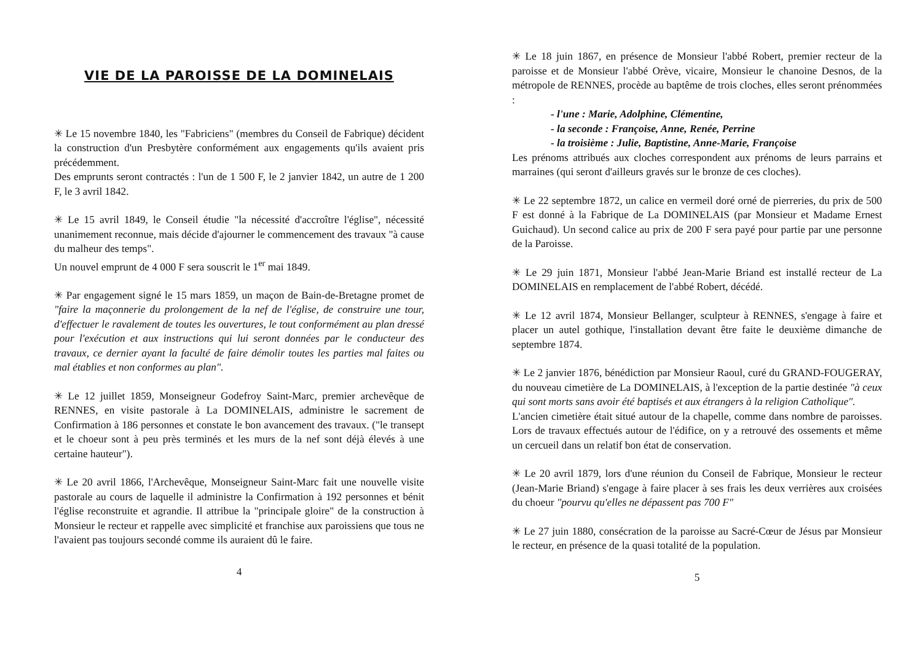VIE DE LA PAROISSE DE LA DOMINELAIS
✳ Le 15 novembre 1840, les "Fabriciens" (membres du Conseil de Fabrique) décident la construction d'un Presbytère conformément aux engagements qu'ils avaient pris précédemment.
Des emprunts seront contractés : l'un de 1 500 F, le 2 janvier 1842, un autre de 1 200 F, le 3 avril 1842.
✳ Le 15 avril 1849, le Conseil étudie "la nécessité d'accroître l'église", nécessité unanimement reconnue, mais décide d'ajourner le commencement des travaux "à cause du malheur des temps".
Un nouvel emprunt de 4 000 F sera souscrit le 1<sup>er</sup> mai 1849.
✳ Par engagement signé le 15 mars 1859, un maçon de Bain-de-Bretagne promet de "faire la maçonnerie du prolongement de la nef de l'église, de construire une tour, d'effectuer le ravalement de toutes les ouvertures, le tout conformément au plan dressé pour l'exécution et aux instructions qui lui seront données par le conducteur des travaux, ce dernier ayant la faculté de faire démolir toutes les parties mal faites ou mal établies et non conformes au plan".
✳ Le 12 juillet 1859, Monseigneur Godefroy Saint-Marc, premier archevêque de RENNES, en visite pastorale à La DOMINELAIS, administre le sacrement de Confirmation à 186 personnes et constate le bon avancement des travaux. ("le transept et le choeur sont à peu près terminés et les murs de la nef sont déjà élevés à une certaine hauteur").
✳ Le 20 avril 1866, l'Archevêque, Monseigneur Saint-Marc fait une nouvelle visite pastorale au cours de laquelle il administre la Confirmation à 192 personnes et bénit l'église reconstruite et agrandie. Il attribue la "principale gloire" de la construction à Monsieur le recteur et rappelle avec simplicité et franchise aux paroissiens que tous ne l'avaient pas toujours secondé comme ils auraient dû le faire.
4
✳ Le 18 juin 1867, en présence de Monsieur l'abbé Robert, premier recteur de la paroisse et de Monsieur l'abbé Orève, vicaire, Monsieur le chanoine Desnos, de la métropole de RENNES, procède au baptême de trois cloches, elles seront prénommées :
- l'une : Marie, Adolphine, Clémentine,
- la seconde : Françoise, Anne, Renée, Perrine
- la troisième : Julie, Baptistine, Anne-Marie, Françoise
Les prénoms attribués aux cloches correspondent aux prénoms de leurs parrains et marraines (qui seront d'ailleurs gravés sur le bronze de ces cloches).
✳ Le 22 septembre 1872, un calice en vermeil doré orné de pierreries, du prix de 500 F est donné à la Fabrique de La DOMINELAIS (par Monsieur et Madame Ernest Guichaud). Un second calice au prix de 200 F sera payé pour partie par une personne de la Paroisse.
✳ Le 29 juin 1871, Monsieur l'abbé Jean-Marie Briand est installé recteur de La DOMINELAIS en remplacement de l'abbé Robert, décédé.
✳ Le 12 avril 1874, Monsieur Bellanger, sculpteur à RENNES, s'engage à faire et placer un autel gothique, l'installation devant être faite le deuxième dimanche de septembre 1874.
✳ Le 2 janvier 1876, bénédiction par Monsieur Raoul, curé du GRAND-FOUGERAY, du nouveau cimetière de La DOMINELAIS, à l'exception de la partie destinée "à ceux qui sont morts sans avoir été baptisés et aux étrangers à la religion Catholique".
L'ancien cimetière était situé autour de la chapelle, comme dans nombre de paroisses. Lors de travaux effectués autour de l'édifice, on y a retrouvé des ossements et même un cercueil dans un relatif bon état de conservation.
✳ Le 20 avril 1879, lors d'une réunion du Conseil de Fabrique, Monsieur le recteur (Jean-Marie Briand) s'engage à faire placer à ses frais les deux verrières aux croisées du choeur "pourvu qu'elles ne dépassent pas 700 F"
✳ Le 27 juin 1880, consécration de la paroisse au Sacré-Cœur de Jésus par Monsieur le recteur, en présence de la quasi totalité de la population.
5